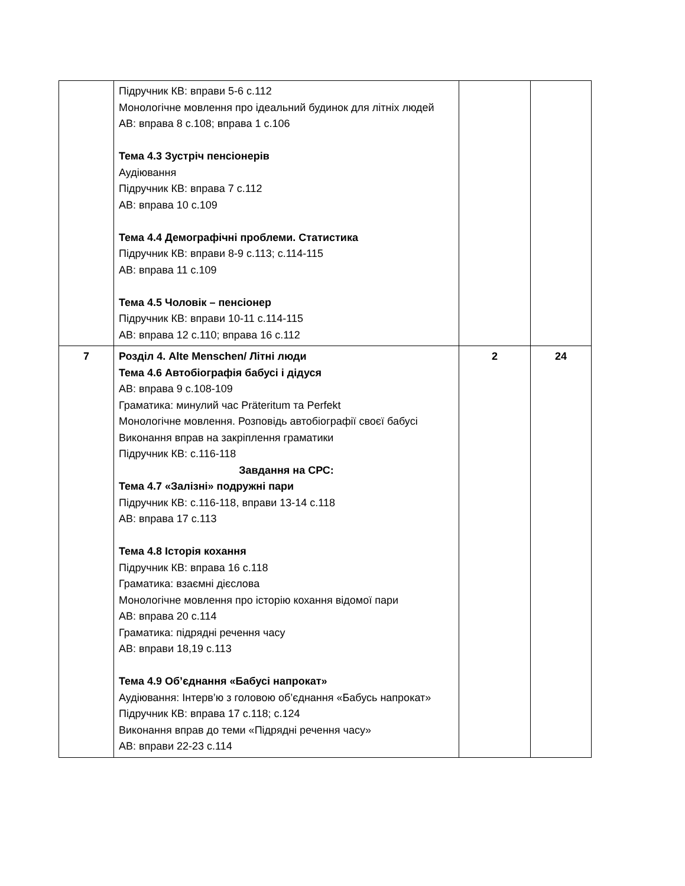| | Підручник КВ: вправи 5-6 с.112 Монологічне мовлення про ідеальний будинок для літніх людей АВ: вправа 8 с.108; вправа 1 с.106 Тема 4.3 Зустріч пенсіонерів Аудіювання Підручник КВ: вправа 7 с.112 АВ: вправа 10 с.109 Тема 4.4 Демографічні проблеми. Статистика Підручник КВ: вправи 8-9 с.113; с.114-115 АВ: вправа 11 с.109 Тема 4.5 Чоловік – пенсіонер Підручник КВ: вправи 10-11 с.114-115 АВ: вправа 12 с.110; вправа 16 с.112 | | |
| 7 | Розділ 4. Alte Menschen/ Літні люди Тема 4.6 Автобіографія бабусі і дідуся АВ: вправа 9 с.108-109 Граматика: минулий час Präteritum та Perfekt Монологічне мовлення. Розповідь автобіографії своєї бабусі Виконання вправ на закріплення граматики Підручник КВ: с.116-118 Завдання на СРС: Тема 4.7 «Залізні» подружні пари Підручник КВ: с.116-118, вправи 13-14 с.118 АВ: вправа 17 с.113 Тема 4.8 Історія кохання Підручник КВ: вправа 16 с.118 Граматика: взаємні дієслова Монологічне мовлення про історію кохання відомої пари АВ: вправа 20 с.114 Граматика: підрядні речення часу АВ: вправи 18,19 с.113 Тема 4.9 Об’єднання «Бабусі напрокат» Аудіювання: Інтерв’ю з головою об’єднання «Бабусь напрокат» Підручник КВ: вправа 17 с.118; с.124 Виконання вправ до теми «Підрядні речення часу» АВ: вправи 22-23 с.114 | 2 | 24 |